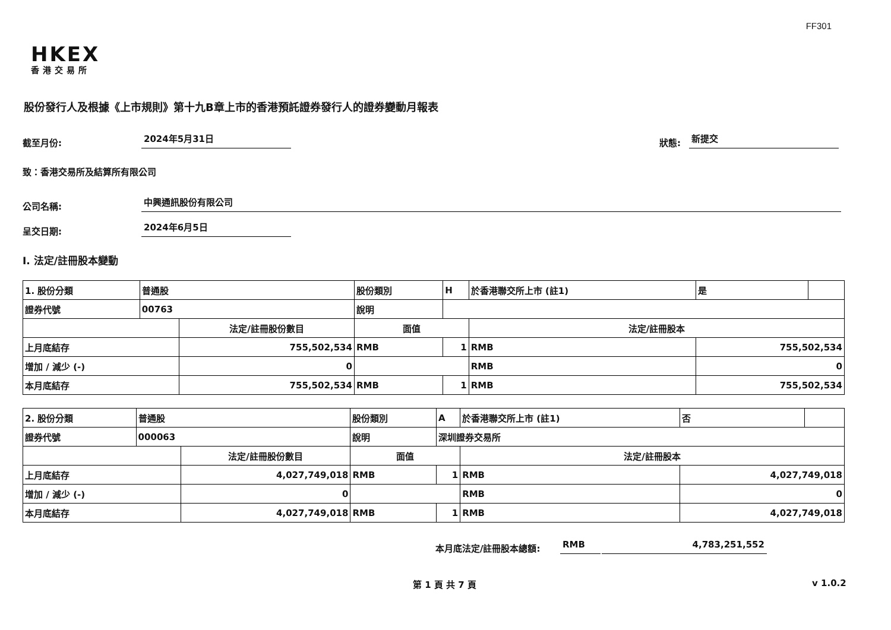FF301
HKEX
香港交易所
股份發行人及根據《上市規則》第十九B章上市的香港預託證券發行人的證券變動月報表
截至月份:
2024年5月31日
狀態:
新提交
致：香港交易所及結算所有限公司
公司名稱:
中興通訊股份有限公司
呈交日期:
2024年6月5日
I. 法定/註冊股本變動
| 1. 股份分類 | 普通股 | | 股份類別 | | H | 於香港聯交所上市 (註1) | 是 | |
| 證券代號 | 00763 | | 說明 | | | | | |
| | | 法定/註冊股份數目 | | 面值 | | 法定/註冊股本 | | |
| 上月底結存 | | 755,502,534 | | RMB | 1 | RMB | 755,502,534 | |
| 增加 / 減少 (-) | | 0 | | | | RMB | 0 | |
| 本月底結存 | | 755,502,534 | | RMB | 1 | RMB | 755,502,534 | |
| 2. 股份分類 | 普通股 | | 股份類別 | | A | 於香港聯交所上市 (註1) | 否 | |
| 證券代號 | 000063 | | 說明 | | 深圳證券交易所 | | | |
| | | 法定/註冊股份數目 | | 面值 | | 法定/註冊股本 | | |
| 上月底結存 | | 4,027,749,018 | | RMB | 1 | RMB | 4,027,749,018 | |
| 增加 / 減少 (-) | | 0 | | | | RMB | 0 | |
| 本月底結存 | | 4,027,749,018 | | RMB | 1 | RMB | 4,027,749,018 | |
本月底法定/註冊股本總額:
RMB
4,783,251,552
第 1 頁 共 7 頁 v 1.0.2